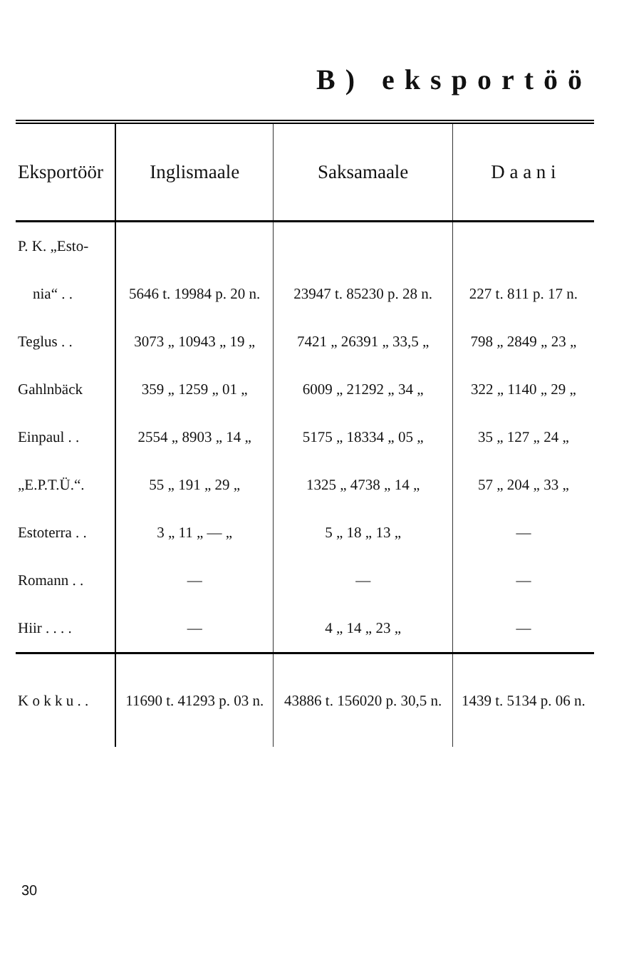B) eksportöö
| Eksportöör | Inglismaale | Saksamaale | D a a n i |
| --- | --- | --- | --- |
| P. K. „Esto- | | | |
| nia“ . . | 5646 t. 19984 p. 20 n. | 23947 t. 85230 p. 28 n. | 227 t. 811 p. 17 n. |
| Teglus . . | 3073 „ 10943 „ 19 „ | 7421 „ 26391 „ 33,5 „ | 798 „ 2849 „ 23 „ |
| Gahlnbäck | 359 „ 1259 „ 01 „ | 6009 „ 21292 „ 34 „ | 322 „ 1140 „ 29 „ |
| Einpaul . . | 2554 „ 8903 „ 14 „ | 5175 „ 18334 „ 05 „ | 35 „ 127 „ 24 „ |
| „E.P.T.Ü.“. | 55 „ 191 „ 29 „ | 1325 „ 4738 „ 14 „ | 57 „ 204 „ 33 „ |
| Estoterra . . | 3 „ 11 „ — „ | 5 „ 18 „ 13 „ | — |
| Romann . . | — | — | — |
| Hiir . . . . | — | 4 „ 14 „ 23 „ | — |
| K o k k u . . | 11690 t. 41293 p. 03 n. | 43886 t. 156020 p. 30,5 n. | 1439 t. 5134 p. 06 n. |
30